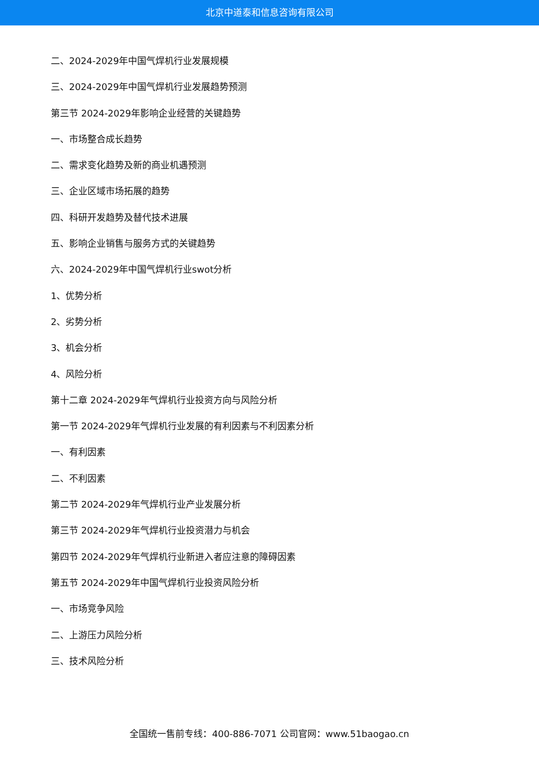北京中道泰和信息咨询有限公司
二、2024-2029年中国气焊机行业发展规模
三、2024-2029年中国气焊机行业发展趋势预测
第三节 2024-2029年影响企业经营的关键趋势
一、市场整合成长趋势
二、需求变化趋势及新的商业机遇预测
三、企业区域市场拓展的趋势
四、科研开发趋势及替代技术进展
五、影响企业销售与服务方式的关键趋势
六、2024-2029年中国气焊机行业swot分析
1、优势分析
2、劣势分析
3、机会分析
4、风险分析
第十二章 2024-2029年气焊机行业投资方向与风险分析
第一节 2024-2029年气焊机行业发展的有利因素与不利因素分析
一、有利因素
二、不利因素
第二节 2024-2029年气焊机行业产业发展分析
第三节 2024-2029年气焊机行业投资潜力与机会
第四节 2024-2029年气焊机行业新进入者应注意的障碍因素
第五节 2024-2029年中国气焊机行业投资风险分析
一、市场竞争风险
二、上游压力风险分析
三、技术风险分析
全国统一售前专线：400-886-7071 公司官网：www.51baogao.cn